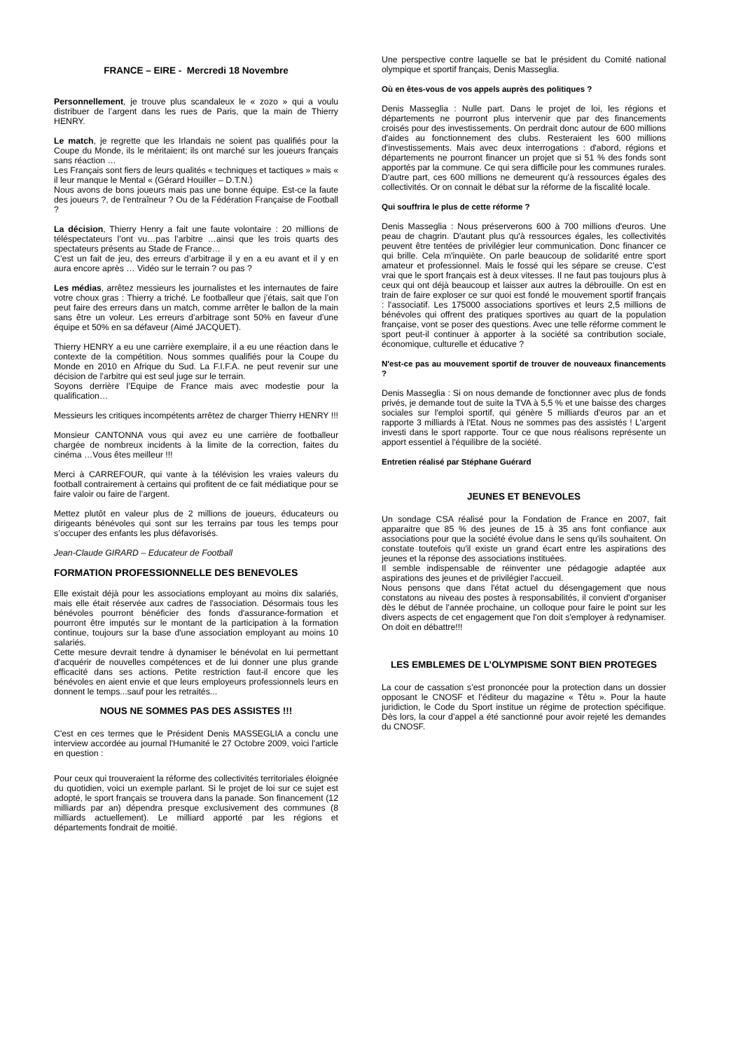FRANCE – EIRE - Mercredi 18 Novembre
Personnellement, je trouve plus scandaleux le « zozo » qui a voulu distribuer de l’argent dans les rues de Paris, que la main de Thierry HENRY.
Le match, je regrette que les Irlandais ne soient pas qualifiés pour la Coupe du Monde, ils le méritaient; ils ont marché sur les joueurs français sans réaction …
Les Français sont fiers de leurs qualités « techniques et tactiques » mais « il leur manque le Mental « (Gérard Houiller – D.T.N.)
Nous avons de bons joueurs mais pas une bonne équipe. Est-ce la faute des joueurs ?, de l’entraîneur ? Ou de la Fédération Française de Football ?
La décision, Thierry Henry a fait une faute volontaire : 20 millions de téléspectateurs l’ont vu…pas l’arbitre …ainsi que les trois quarts des spectateurs présents au Stade de France…
C’est un fait de jeu, des erreurs d’arbitrage il y en a eu avant et il y en aura encore après … Vidéo sur le terrain ? ou pas ?
Les médias, arrêtez messieurs les journalistes et les internautes de faire votre choux gras : Thierry a triché. Le footballeur que j’étais, sait que l’on peut faire des erreurs dans un match, comme arrêter le ballon de la main sans être un voleur. Les erreurs d’arbitrage sont 50% en faveur d’une équipe et 50% en sa défaveur (Aimé JACQUET).
Thierry HENRY a eu une carrière exemplaire, il a eu une réaction dans le contexte de la compétition. Nous sommes qualifiés pour la Coupe du Monde en 2010 en Afrique du Sud. La F.I.F.A. ne peut revenir sur une décision de l’arbitre qui est seul juge sur le terrain.
Soyons derrière l’Equipe de France mais avec modestie pour la qualification…
Messieurs les critiques incompétents arrêtez de charger Thierry HENRY !!!
Monsieur CANTONNA vous qui avez eu une carrière de footballeur chargée de nombreux incidents à la limite de la correction, faites du cinéma …Vous êtes meilleur !!!
Merci à CARREFOUR, qui vante à la télévision les vraies valeurs du football contrairement à certains qui profitent de ce fait médiatique pour se faire valoir ou faire de l’argent.
Mettez plutôt en valeur plus de 2 millions de joueurs, éducateurs ou dirigeants bénévoles qui sont sur les terrains par tous les temps pour s’occuper des enfants les plus défavorisés.
Jean-Claude GIRARD – Educateur de Football
FORMATION PROFESSIONNELLE DES BENEVOLES
Elle existait déjà pour les associations employant au moins dix salariés, mais elle était réservée aux cadres de l'association. Désormais tous les bénévoles pourront bénéficier des fonds d'assurance-formation et pourront être imputés sur le montant de la participation à la formation continue, toujours sur la base d'une association employant au moins 10 salariés.
Cette mesure devrait tendre à dynamiser le bénévolat en lui permettant d'acquérir de nouvelles compétences et de lui donner une plus grande efficacité dans ses actions. Petite restriction faut-il encore que les bénévoles en aient envie et que leurs employeurs professionnels leurs en donnent le temps...sauf pour les retraités...
NOUS NE SOMMES PAS DES ASSISTES !!!
C'est en ces termes que le Président Denis MASSEGLIA a conclu une interview accordée au journal l'Humanité le 27 Octobre 2009, voici l'article en question :
Pour ceux qui trouveraient la réforme des collectivités territoriales éloignée du quotidien, voici un exemple parlant. Si le projet de loi sur ce sujet est adopté, le sport français se trouvera dans la panade. Son financement (12 milliards par an) dépendra presque exclusivement des communes (8 milliards actuellement). Le milliard apporté par les régions et départements fondrait de moitié.
Une perspective contre laquelle se bat le président du Comité national olympique et sportif français, Denis Masseglia.
Où en êtes-vous de vos appels auprès des politiques ?
Denis Masseglia : Nulle part. Dans le projet de loi, les régions et départements ne pourront plus intervenir que par des financements croisés pour des investissements. On perdrait donc autour de 600 millions d'aides au fonctionnement des clubs. Resteraient les 600 millions d'investissements. Mais avec deux interrogations : d'abord, régions et départements ne pourront financer un projet que si 51 % des fonds sont apportés par la commune. Ce qui sera difficile pour les communes rurales. D'autre part, ces 600 millions ne demeurent qu'à ressources égales des collectivités. Or on connait le débat sur la réforme de la fiscalité locale.
Qui souffrira le plus de cette réforme ?
Denis Masseglia : Nous préserverons 600 à 700 millions d'euros. Une peau de chagrin. D'autant plus qu'à ressources égales, les collectivités peuvent être tentées de privilégier leur communication. Donc financer ce qui brille. Cela m'inquiète. On parle beaucoup de solidarité entre sport amateur et professionnel. Mais le fossé qui les sépare se creuse. C'est vrai que le sport français est à deux vitesses. Il ne faut pas toujours plus à ceux qui ont déjà beaucoup et laisser aux autres la débrouille. On est en train de faire exploser ce sur quoi est fondé le mouvement sportif français : l'associatif. Les 175000 associations sportives et leurs 2,5 millions de bénévoles qui offrent des pratiques sportives au quart de la population française, vont se poser des questions. Avec une telle réforme comment le sport peut-il continuer à apporter à la société sa contribution sociale, économique, culturelle et éducative ?
N'est-ce pas au mouvement sportif de trouver de nouveaux financements ?
Denis Masseglia : Si on nous demande de fonctionner avec plus de fonds privés, je demande tout de suite la TVA à 5,5 % et une baisse des charges sociales sur l'emploi sportif, qui génère 5 milliards d'euros par an et rapporte 3 milliards à l'Etat. Nous ne sommes pas des assistés ! L'argent investi dans le sport rapporte. Tour ce que nous réalisons représente un apport essentiel à l'équilibre de la société.
Entretien réalisé par Stéphane Guérard
JEUNES ET BENEVOLES
Un sondage CSA réalisé pour la Fondation de France en 2007, fait apparaitre que 85 % des jeunes de 15 à 35 ans font confiance aux associations pour que la société évolue dans le sens qu'ils souhaitent. On constate toutefois qu'il existe un grand écart entre les aspirations des jeunes et la réponse des associations instituées.
Il semble indispensable de réinventer une pédagogie adaptée aux aspirations des jeunes et de privilégier l'accueil.
Nous pensons que dans l'état actuel du désengagement que nous constatons au niveau des postes à responsabilités, il convient d'organiser dès le début de l'année prochaine, un colloque pour faire le point sur les divers aspects de cet engagement que l'on doit s'employer à redynamiser. On doit en débattre!!!
LES EMBLEMES DE L’OLYMPISME SONT BIEN PROTEGES
La cour de cassation s’est prononcée pour la protection dans un dossier opposant le CNOSF et l’éditeur du magazine « Têtu ». Pour la haute juridiction, le Code du Sport institue un régime de protection spécifique. Dès lors, la cour d’appel a été sanctionné pour avoir rejeté les demandes du CNOSF.